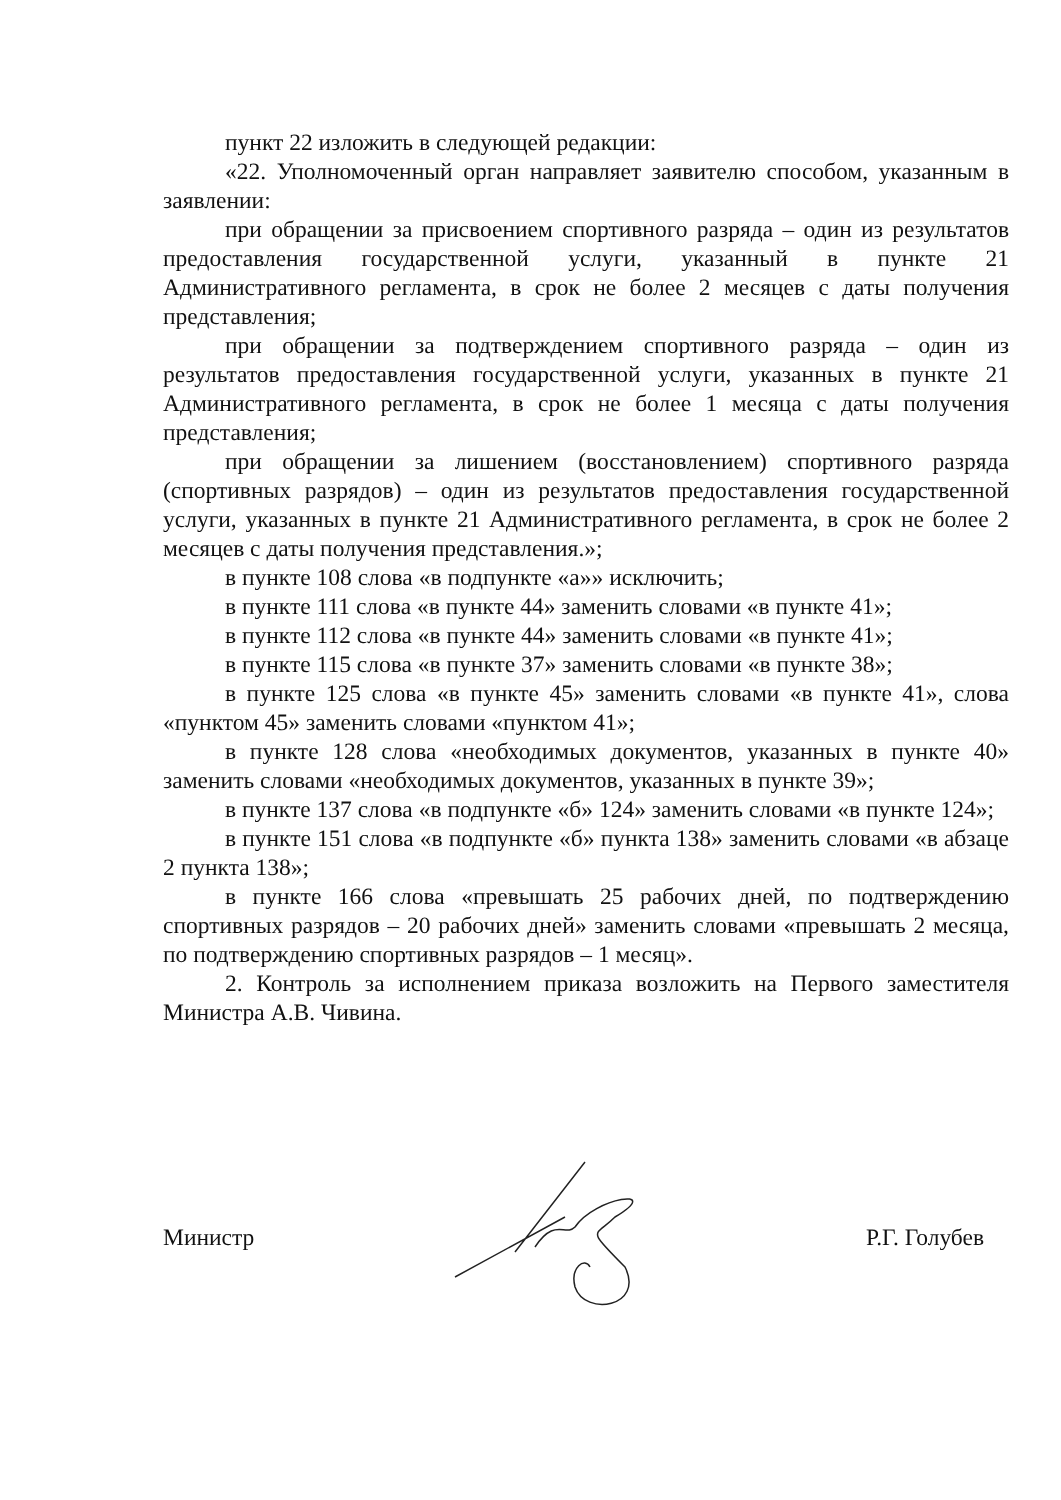пункт 22 изложить в следующей редакции:
«22. Уполномоченный орган направляет заявителю способом, указанным в заявлении:
при обращении за присвоением спортивного разряда – один из результатов предоставления государственной услуги, указанный в пункте 21 Административного регламента, в срок не более 2 месяцев с даты получения представления;
при обращении за подтверждением спортивного разряда – один из результатов предоставления государственной услуги, указанных в пункте 21 Административного регламента, в срок не более 1 месяца с даты получения представления;
при обращении за лишением (восстановлением) спортивного разряда (спортивных разрядов) – один из результатов предоставления государственной услуги, указанных в пункте 21 Административного регламента, в срок не более 2 месяцев с даты получения представления.»;
в пункте 108 слова «в подпункте «а»» исключить;
в пункте 111 слова «в пункте 44» заменить словами «в пункте 41»;
в пункте 112 слова «в пункте 44» заменить словами «в пункте 41»;
в пункте 115 слова «в пункте 37» заменить словами «в пункте 38»;
в пункте 125 слова «в пункте 45» заменить словами «в пункте 41», слова «пунктом 45» заменить словами «пунктом 41»;
в пункте 128 слова «необходимых документов, указанных в пункте 40» заменить словами «необходимых документов, указанных в пункте 39»;
в пункте 137 слова «в подпункте «б» 124» заменить словами «в пункте 124»;
в пункте 151 слова «в подпункте «б» пункта 138» заменить словами «в абзаце 2 пункта 138»;
в пункте 166 слова «превышать 25 рабочих дней, по подтверждению спортивных разрядов – 20 рабочих дней» заменить словами «превышать 2 месяца, по подтверждению спортивных разрядов – 1 месяц».
2. Контроль за исполнением приказа возложить на Первого заместителя Министра А.В. Чивина.
Министр Р.Г. Голубев